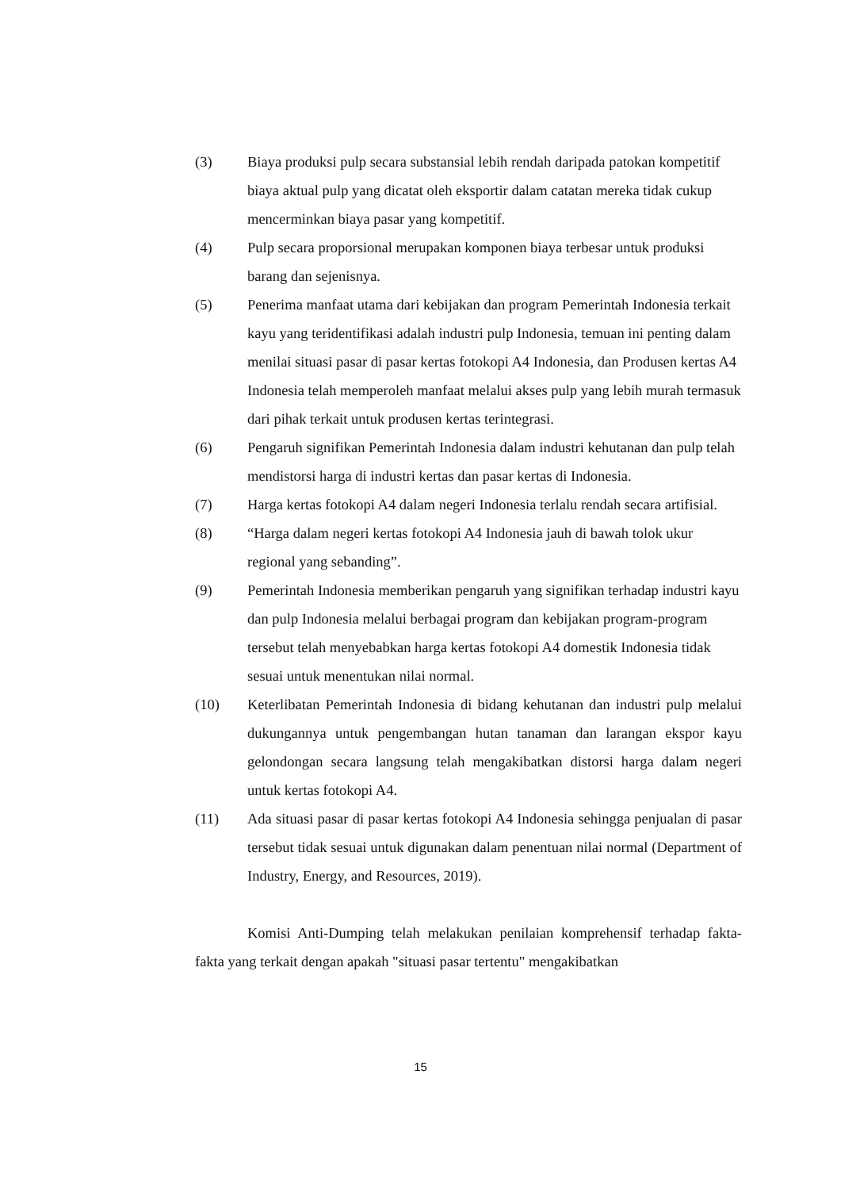(3) Biaya produksi pulp secara substansial lebih rendah daripada patokan kompetitif biaya aktual pulp yang dicatat oleh eksportir dalam catatan mereka tidak cukup mencerminkan biaya pasar yang kompetitif.
(4) Pulp secara proporsional merupakan komponen biaya terbesar untuk produksi barang dan sejenisnya.
(5) Penerima manfaat utama dari kebijakan dan program Pemerintah Indonesia terkait kayu yang teridentifikasi adalah industri pulp Indonesia, temuan ini penting dalam menilai situasi pasar di pasar kertas fotokopi A4 Indonesia, dan Produsen kertas A4 Indonesia telah memperoleh manfaat melalui akses pulp yang lebih murah termasuk dari pihak terkait untuk produsen kertas terintegrasi.
(6) Pengaruh signifikan Pemerintah Indonesia dalam industri kehutanan dan pulp telah mendistorsi harga di industri kertas dan pasar kertas di Indonesia.
(7) Harga kertas fotokopi A4 dalam negeri Indonesia terlalu rendah secara artifisial.
(8) “Harga dalam negeri kertas fotokopi A4 Indonesia jauh di bawah tolok ukur regional yang sebanding”.
(9) Pemerintah Indonesia memberikan pengaruh yang signifikan terhadap industri kayu dan pulp Indonesia melalui berbagai program dan kebijakan program-program tersebut telah menyebabkan harga kertas fotokopi A4 domestik Indonesia tidak sesuai untuk menentukan nilai normal.
(10) Keterlibatan Pemerintah Indonesia di bidang kehutanan dan industri pulp melalui dukungannya untuk pengembangan hutan tanaman dan larangan ekspor kayu gelondongan secara langsung telah mengakibatkan distorsi harga dalam negeri untuk kertas fotokopi A4.
(11) Ada situasi pasar di pasar kertas fotokopi A4 Indonesia sehingga penjualan di pasar tersebut tidak sesuai untuk digunakan dalam penentuan nilai normal (Department of Industry, Energy, and Resources, 2019).
Komisi Anti-Dumping telah melakukan penilaian komprehensif terhadap fakta-fakta yang terkait dengan apakah "situasi pasar tertentu" mengakibatkan
15